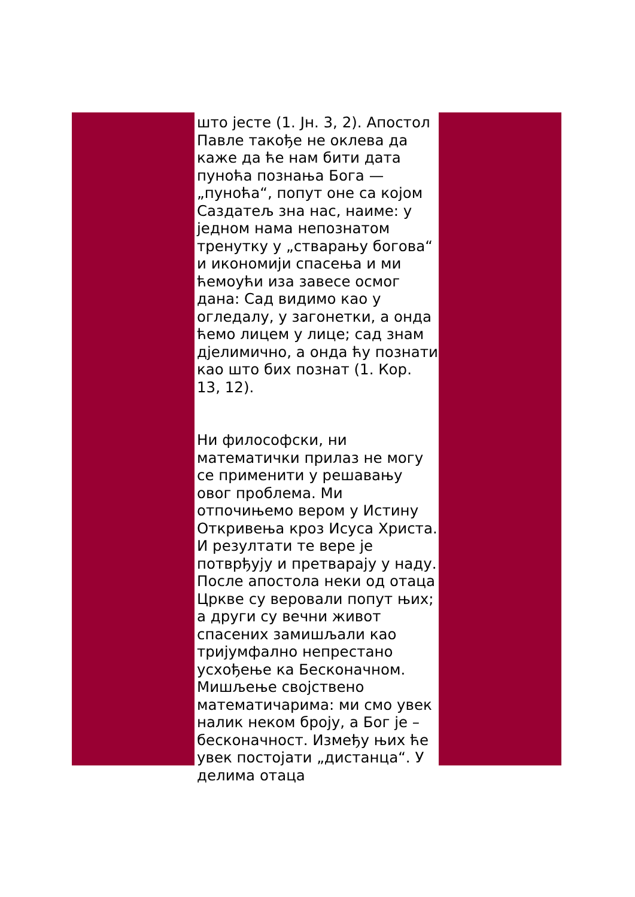што јесте (1. Јн. 3, 2). Апостол Павле такође не оклева да каже да ће нам бити дата пуноћа познања Бога — „пуноћа“, попут оне са којом Саздатељ зна нас, наиме: у једном нама непознатом тренутку у „стварању богова“ и икономији спасења и ми ћемоући иза завесе осмог дана: Сад видимо као у огледалу, у загонетки, а онда ћемо лицем у лице; сад знам дјелимично, а онда ћу познати као што бих познат (1. Кор. 13, 12).
Ни философски, ни математички прилаз не могу се применити у решавању овог проблема. Ми отпочињемо вером у Истину Откривења кроз Исуса Христа. И резултати те вере је потврђују и претварају у наду. После апостола неки од отаца Цркве су веровали попут њих; а други су вечни живот спасених замишљали као тријумфално непрестано усхођење ка Бесконачном. Мишљење својствено математичарима: ми смо увек налик неком броју, а Бог је – бесконачност. Између њих ће увек постојати „дистанца“. У делима отаца